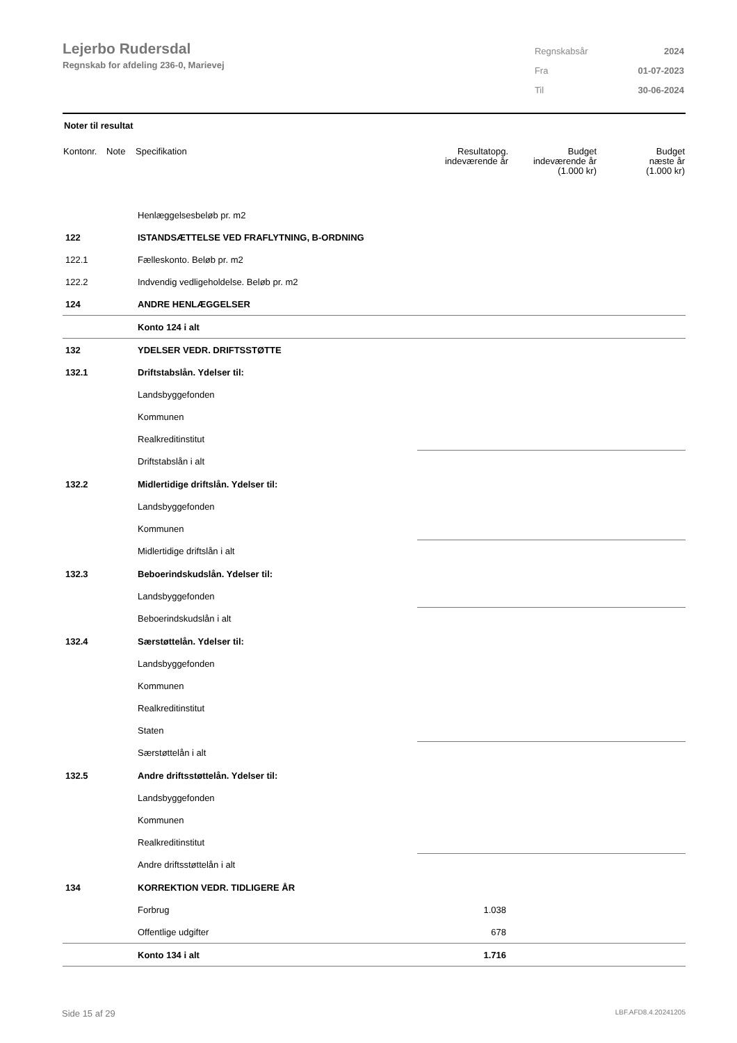Lejerbo Rudersdal
Regnskab for afdeling 236-0, Marievej
| Regnskabsår | 2024 |
| Fra | 01-07-2023 |
| Til | 30-06-2024 |
Noter til resultat
| Kontonr. | Note | Specifikation | Resultatopg. indeværende år | Budget indeværende år (1.000 kr) | Budget næste år (1.000 kr) |
| --- | --- | --- | --- | --- | --- |
| | | Henlæggelsesbeløb pr. m2 | | | |
| 122 | | ISTANDSÆTTELSE VED FRAFLYTNING, B-ORDNING | | | |
| 122.1 | | Fælleskonto. Beløb pr. m2 | | | |
| 122.2 | | Indvendig vedligeholdelse. Beløb pr. m2 | | | |
| 124 | | ANDRE HENLÆGGELSER | | | |
| | | Konto 124 i alt | | | |
| 132 | | YDELSER VEDR. DRIFTSSTØTTE | | | |
| 132.1 | | Driftstabslån. Ydelser til: | | | |
| | | Landsbyggefonden | | | |
| | | Kommunen | | | |
| | | Realkreditinstitut | | | |
| | | Driftstabslån i alt | | | |
| 132.2 | | Midlertidige driftslån. Ydelser til: | | | |
| | | Landsbyggefonden | | | |
| | | Kommunen | | | |
| | | Midlertidige driftslån i alt | | | |
| 132.3 | | Beboerindskudslån. Ydelser til: | | | |
| | | Landsbyggefonden | | | |
| | | Beboerindskudslån i alt | | | |
| 132.4 | | Særstøttelån. Ydelser til: | | | |
| | | Landsbyggefonden | | | |
| | | Kommunen | | | |
| | | Realkreditinstitut | | | |
| | | Staten | | | |
| | | Særstøttelån i alt | | | |
| 132.5 | | Andre driftsstøttelån. Ydelser til: | | | |
| | | Landsbyggefonden | | | |
| | | Kommunen | | | |
| | | Realkreditinstitut | | | |
| | | Andre driftsstøttelån i alt | | | |
| 134 | | KORREKTION VEDR. TIDLIGERE ÅR | | | |
| | | Forbrug | 1.038 | | |
| | | Offentlige udgifter | 678 | | |
| | | Konto 134 i alt | 1.716 | | |
Side 15 af 29 LBF.AFD8.4.20241205